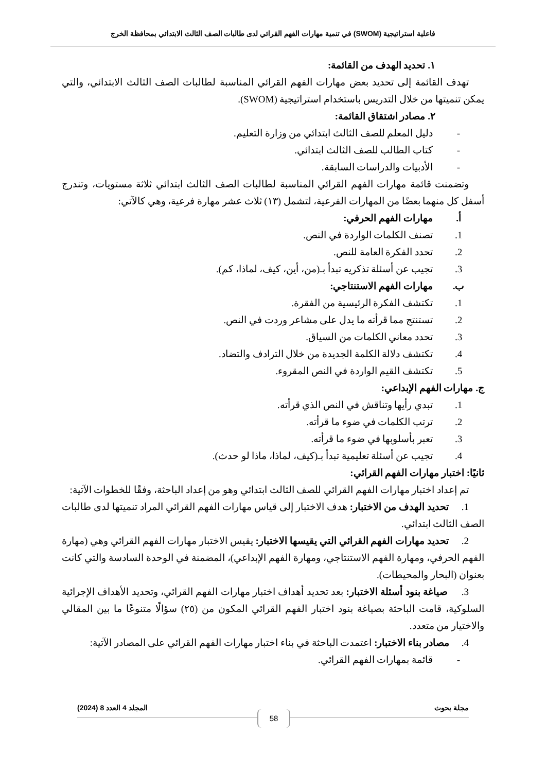فاعلية استراتيجية (SWOM) في تنمية مهارات الفهم القرائي لدى طالبات الصف الثالث الابتدائي بمحافظة الخرج
١. تحديد الهدف من القائمة:
تهدف القائمة إلى تحديد بعض مهارات الفهم القرائي المناسبة لطالبات الصف الثالث الابتدائي، والتي يمكن تنميتها من خلال التدريس باستخدام استراتيجية (SWOM).
٢. مصادر اشتقاق القائمة:
- دليل المعلم للصف الثالث ابتدائي من وزارة التعليم.
- كتاب الطالب للصف الثالث ابتدائي.
- الأدبيات والدراسات السابقة.
وتضمنت قائمة مهارات الفهم القرائي المناسبة لطالبات الصف الثالث ابتدائي ثلاثة مستويات، وتندرج أسفل كل منهما بعضًا من المهارات الفرعية، لتشمل (١٣) ثلاث عشر مهارة فرعية، وهي كالآتي:
أ. مهارات الفهم الحرفي:
1. تصنف الكلمات الواردة في النص.
2. تحدد الفكرة العامة للنص.
3. تجيب عن أسئلة تذكريه تبدأ بـ(من، أين، كيف، لماذا، كم).
ب. مهارات الفهم الاستنتاجي:
1. تكتشف الفكرة الرئيسية من الفقرة.
2. تستنتج مما قرأته ما يدل على مشاعر وردت في النص.
3. تحدد معاني الكلمات من السياق.
4. تكتشف دلالة الكلمة الجديدة من خلال الترادف والتضاد.
5. تكتشف القيم الواردة في النص المقروء.
ج. مهارات الفهم الإبداعي:
1. تبدي رأيها وتناقش في النص الذي قرأته.
2. ترتب الكلمات في ضوء ما قرأته.
3. تعبر بأسلوبها في ضوء ما قرأته.
4. تجيب عن أسئلة تعليمية تبدأ بـ(كيف، لماذا، ماذا لو حدث).
ثانيًا: اختبار مهارات الفهم القرائي:
تم إعداد اختبار مهارات الفهم القرائي للصف الثالث ابتدائي وهو من إعداد الباحثة، وفقًا للخطوات الآتية:
1. تحديد الهدف من الاختبار: هدف الاختبار إلى قياس مهارات الفهم القرائي المراد تنميتها لدى طالبات الصف الثالث ابتدائي.
2. تحديد مهارات الفهم القرائي التي يقيسها الاختبار: يقيس الاختبار مهارات الفهم القرائي وهي (مهارة الفهم الحرفي، ومهارة الفهم الاستنتاجي، ومهارة الفهم الإبداعي)، المضمنة في الوحدة السادسة والتي كانت بعنوان (البحار والمحيطات).
3. صياغة بنود أسئلة الاختبار: بعد تحديد أهداف اختبار مهارات الفهم القرائي، وتحديد الأهداف الإجرائية السلوكية، قامت الباحثة بصياغة بنود اختبار الفهم القرائي المكون من (٢٥) سؤالًا متنوعًا ما بين المقالي والاختيار من متعدد.
4. مصادر بناء الاختبار: اعتمدت الباحثة في بناء اختبار مهارات الفهم القرائي على المصادر الآتية:
- قائمة بمهارات الفهم القرائي.
مجلة بحوث المجلد 4 العدد 8 (2024)
58